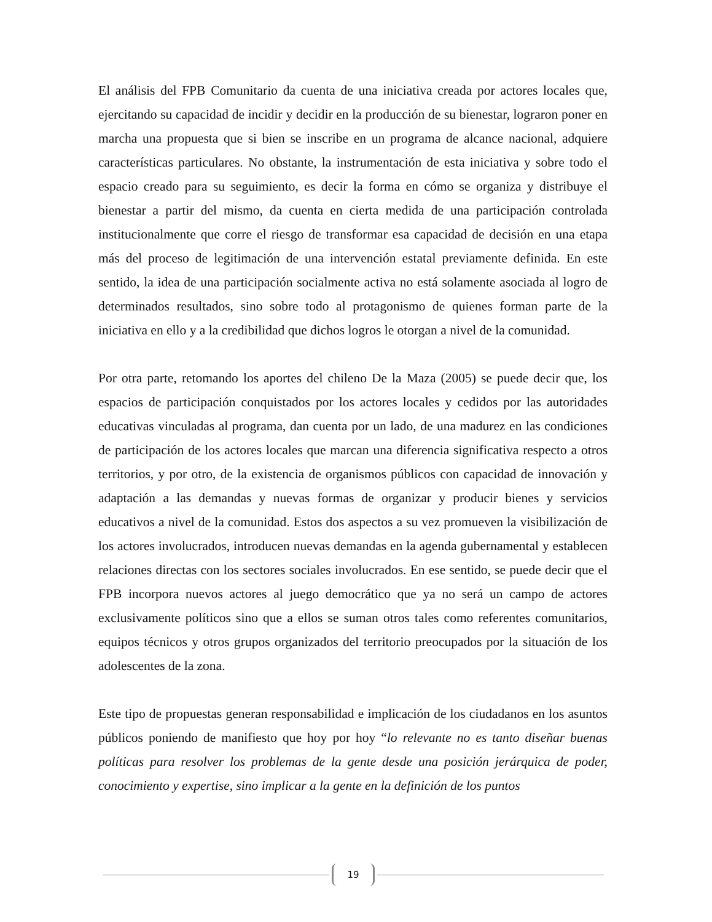El análisis del FPB Comunitario da cuenta de una iniciativa creada por actores locales que, ejercitando su capacidad de incidir y decidir en la producción de su bienestar, lograron poner en marcha una propuesta que si bien se inscribe en un programa de alcance nacional, adquiere características particulares. No obstante, la instrumentación de esta iniciativa y sobre todo el espacio creado para su seguimiento, es decir la forma en cómo se organiza y distribuye el bienestar a partir del mismo, da cuenta en cierta medida de una participación controlada institucionalmente que corre el riesgo de transformar esa capacidad de decisión en una etapa más del proceso de legitimación de una intervención estatal previamente definida. En este sentido, la idea de una participación socialmente activa no está solamente asociada al logro de determinados resultados, sino sobre todo al protagonismo de quienes forman parte de la iniciativa en ello y a la credibilidad que dichos logros le otorgan a nivel de la comunidad.
Por otra parte, retomando los aportes del chileno De la Maza (2005) se puede decir que, los espacios de participación conquistados por los actores locales y cedidos por las autoridades educativas vinculadas al programa, dan cuenta por un lado, de una madurez en las condiciones de participación de los actores locales que marcan una diferencia significativa respecto a otros territorios, y por otro, de la existencia de organismos públicos con capacidad de innovación y adaptación a las demandas y nuevas formas de organizar y producir bienes y servicios educativos a nivel de la comunidad. Estos dos aspectos a su vez promueven la visibilización de los actores involucrados, introducen nuevas demandas en la agenda gubernamental y establecen relaciones directas con los sectores sociales involucrados. En ese sentido, se puede decir que el FPB incorpora nuevos actores al juego democrático que ya no será un campo de actores exclusivamente políticos sino que a ellos se suman otros tales como referentes comunitarios, equipos técnicos y otros grupos organizados del territorio preocupados por la situación de los adolescentes de la zona.
Este tipo de propuestas generan responsabilidad e implicación de los ciudadanos en los asuntos públicos poniendo de manifiesto que hoy por hoy “lo relevante no es tanto diseñar buenas políticas para resolver los problemas de la gente desde una posición jerárquica de poder, conocimiento y expertise, sino implicar a la gente en la definición de los puntos
19